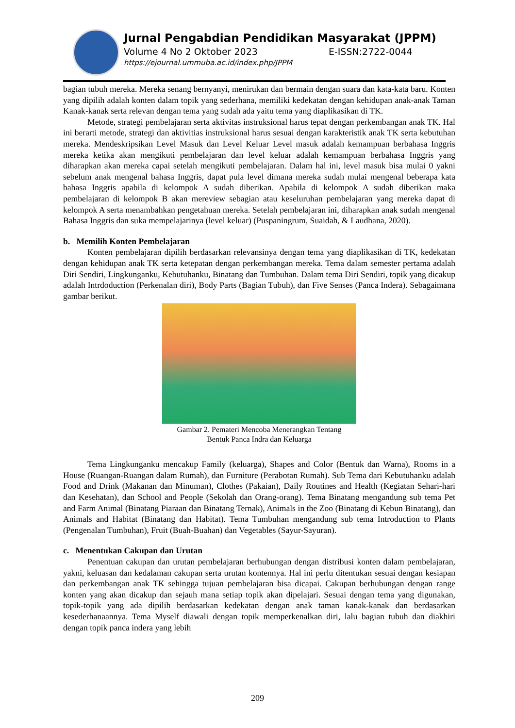Jurnal Pengabdian Pendidikan Masyarakat (JPPM)
Volume 4 No 2 Oktober 2023 E-ISSN:2722-0044
https://ejournal.ummuba.ac.id/index.php/JPPM
bagian tubuh mereka. Mereka senang bernyanyi, menirukan dan bermain dengan suara dan kata-kata baru. Konten yang dipilih adalah konten dalam topik yang sederhana, memiliki kedekatan dengan kehidupan anak-anak Taman Kanak-kanak serta relevan dengan tema yang sudah ada yaitu tema yang diaplikasikan di TK.
Metode, strategi pembelajaran serta aktivitas instruksional harus tepat dengan perkembangan anak TK. Hal ini berarti metode, strategi dan aktivitias instruksional harus sesuai dengan karakteristik anak TK serta kebutuhan mereka. Mendeskripsikan Level Masuk dan Level Keluar Level masuk adalah kemampuan berbahasa Inggris mereka ketika akan mengikuti pembelajaran dan level keluar adalah kemampuan berbahasa Inggris yang diharapkan akan mereka capai setelah mengikuti pembelajaran. Dalam hal ini, level masuk bisa mulai 0 yakni sebelum anak mengenal bahasa Inggris, dapat pula level dimana mereka sudah mulai mengenal beberapa kata bahasa Inggris apabila di kelompok A sudah diberikan. Apabila di kelompok A sudah diberikan maka pembelajaran di kelompok B akan mereview sebagian atau keseluruhan pembelajaran yang mereka dapat di kelompok A serta menambahkan pengetahuan mereka. Setelah pembelajaran ini, diharapkan anak sudah mengenal Bahasa Inggris dan suka mempelajarinya (level keluar) (Puspaningrum, Suaidah, & Laudhana, 2020).
b. Memilih Konten Pembelajaran
Konten pembelajaran dipilih berdasarkan relevansinya dengan tema yang diaplikasikan di TK, kedekatan dengan kehidupan anak TK serta ketepatan dengan perkembangan mereka. Tema dalam semester pertama adalah Diri Sendiri, Lingkunganku, Kebutuhanku, Binatang dan Tumbuhan. Dalam tema Diri Sendiri, topik yang dicakup adalah Intrdoduction (Perkenalan diri), Body Parts (Bagian Tubuh), dan Five Senses (Panca Indera). Sebagaimana gambar berikut.
Gambar 2. Pemateri Mencoba Menerangkan Tentang
Bentuk Panca Indra dan Keluarga
Tema Lingkunganku mencakup Family (keluarga), Shapes and Color (Bentuk dan Warna), Rooms in a House (Ruangan-Ruangan dalam Rumah), dan Furniture (Perabotan Rumah). Sub Tema dari Kebutuhanku adalah Food and Drink (Makanan dan Minuman), Clothes (Pakaian), Daily Routines and Health (Kegiatan Sehari-hari dan Kesehatan), dan School and People (Sekolah dan Orang-orang). Tema Binatang mengandung sub tema Pet and Farm Animal (Binatang Piaraan dan Binatang Ternak), Animals in the Zoo (Binatang di Kebun Binatang), dan Animals and Habitat (Binatang dan Habitat). Tema Tumbuhan mengandung sub tema Introduction to Plants (Pengenalan Tumbuhan), Fruit (Buah-Buahan) dan Vegetables (Sayur-Sayuran).
c. Menentukan Cakupan dan Urutan
Penentuan cakupan dan urutan pembelajaran berhubungan dengan distribusi konten dalam pembelajaran, yakni, keluasan dan kedalaman cakupan serta urutan kontennya. Hal ini perlu ditentukan sesuai dengan kesiapan dan perkembangan anak TK sehingga tujuan pembelajaran bisa dicapai. Cakupan berhubungan dengan range konten yang akan dicakup dan sejauh mana setiap topik akan dipelajari. Sesuai dengan tema yang digunakan, topik-topik yang ada dipilih berdasarkan kedekatan dengan anak taman kanak-kanak dan berdasarkan kesederhanaannya. Tema Myself diawali dengan topik memperkenalkan diri, lalu bagian tubuh dan diakhiri dengan topik panca indera yang lebih
209